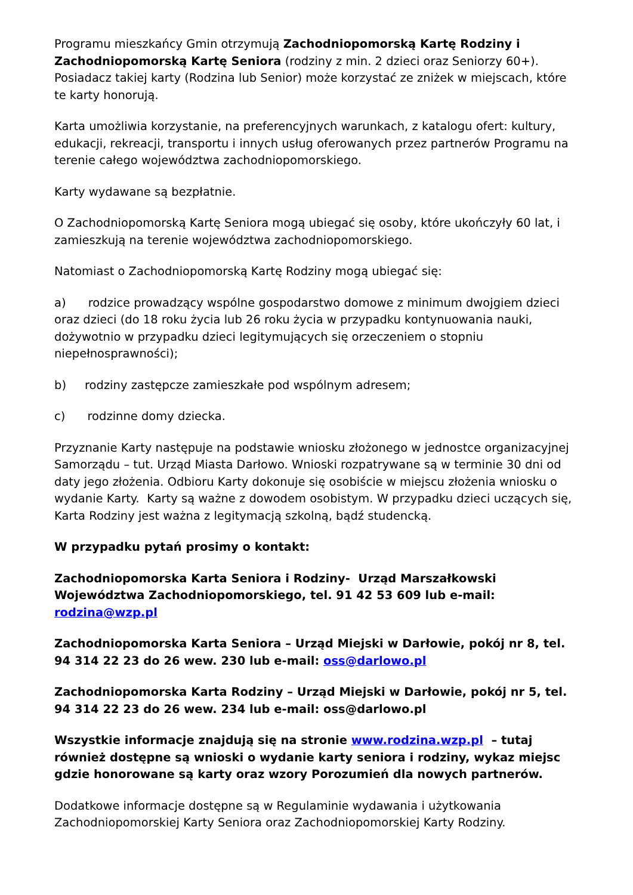Programu mieszkańcy Gmin otrzymują Zachodniopomorską Kartę Rodziny i Zachodniopomorską Kartę Seniora (rodziny z min. 2 dzieci oraz Seniorzy 60+). Posiadacz takiej karty (Rodzina lub Senior) może korzystać ze zniżek w miejscach, które te karty honorują.
Karta umożliwia korzystanie, na preferencyjnych warunkach, z katalogu ofert: kultury, edukacji, rekreacji, transportu i innych usług oferowanych przez partnerów Programu na terenie całego województwa zachodniopomorskiego.
Karty wydawane są bezpłatnie.
O Zachodniopomorską Kartę Seniora mogą ubiegać się osoby, które ukończyły 60 lat, i zamieszkują na terenie województwa zachodniopomorskiego.
Natomiast o Zachodniopomorską Kartę Rodziny mogą ubiegać się:
a) rodzice prowadzący wspólne gospodarstwo domowe z minimum dwojgiem dzieci oraz dzieci (do 18 roku życia lub 26 roku życia w przypadku kontynuowania nauki, dożywotnio w przypadku dzieci legitymujących się orzeczeniem o stopniu niepełnosprawności);
b) rodziny zastępcze zamieszkałe pod wspólnym adresem;
c) rodzinne domy dziecka.
Przyznanie Karty następuje na podstawie wniosku złożonego w jednostce organizacyjnej Samorządu – tut. Urząd Miasta Darłowo. Wnioski rozpatrywane są w terminie 30 dni od daty jego złożenia. Odbioru Karty dokonuje się osobiście w miejscu złożenia wniosku o wydanie Karty. Karty są ważne z dowodem osobistym. W przypadku dzieci uczących się, Karta Rodziny jest ważna z legitymacją szkolną, bądź studencką.
W przypadku pytań prosimy o kontakt:
Zachodniopomorska Karta Seniora i Rodziny- Urząd Marszałkowski Województwa Zachodniopomorskiego, tel. 91 42 53 609 lub e-mail: rodzina@wzp.pl
Zachodniopomorska Karta Seniora – Urząd Miejski w Darłowie, pokój nr 8, tel. 94 314 22 23 do 26 wew. 230 lub e-mail: oss@darlowo.pl
Zachodniopomorska Karta Rodziny – Urząd Miejski w Darłowie, pokój nr 5, tel. 94 314 22 23 do 26 wew. 234 lub e-mail: oss@darlowo.pl
Wszystkie informacje znajdują się na stronie www.rodzina.wzp.pl – tutaj również dostępne są wnioski o wydanie karty seniora i rodziny, wykaz miejsc gdzie honorowane są karty oraz wzory Porozumień dla nowych partnerów.
Dodatkowe informacje dostępne są w Regulaminie wydawania i użytkowania Zachodniopomorskiej Karty Seniora oraz Zachodniopomorskiej Karty Rodziny.